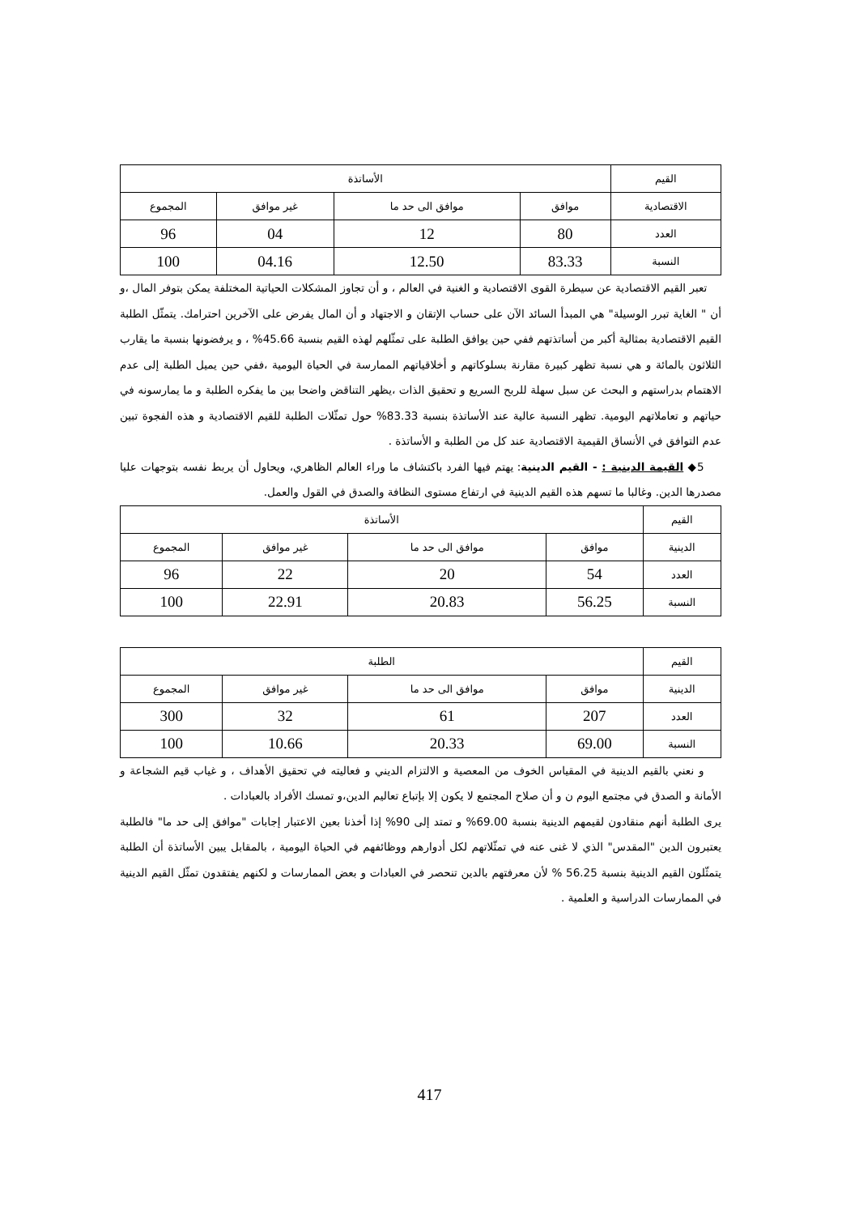| القيم | الأساتذة | | | |
| --- | --- | --- | --- | --- |
| الاقتصادية | موافق | موافق الى حد ما | غير موافق | المجموع |
| العدد | 80 | 12 | 04 | 96 |
| النسبة | 83.33 | 12.50 | 04.16 | 100 |
تعبر القيم الاقتصادية عن سيطرة القوى الاقتصادية و الغنية في العالم ، و أن تجاوز المشكلات الحياتية المختلفة يمكن بتوفر المال ،و أن " الغاية تبرر الوسيلة" هي المبدأ السائد الآن على حساب الإتقان و الاجتهاد و أن المال يفرض على الآخرين احترامك. يتمثّل الطلبة القيم الاقتصادية بمثالية أكبر من أساتذتهم ففي حين يوافق الطلبة على تمثّلهم لهذه القيم بنسبة 45.66% ، و يرفضونها بنسبة ما يقارب الثلاثون بالمائة و هي نسبة تظهر كبيرة مقارنة بسلوكاتهم و أخلاقياتهم الممارسة في الحياة اليومية ،ففي حين يميل الطلبة إلى عدم الاهتمام بدراستهم و البحث عن سبل سهلة للربح السريع و تحقيق الذات ،يظهر التناقض واضحا بين ما يفكره الطلبة و ما يمارسونه في حياتهم و تعاملاتهم اليومية. تظهر النسبة عالية عند الأساتذة بنسبة 83.33% حول تمثّلات الطلبة للقيم الاقتصادية و هذه الفجوة تبين عدم التوافق في الأنساق القيمية الاقتصادية عند كل من الطلبة و الأساتذة .
5◆ القيمة الدينية : - القيم الدينية: يهتم فيها الفرد باكتشاف ما وراء العالم الظاهري، ويحاول أن يربط نفسه بتوجهات عليا مصدرها الدين. وغالبا ما تسهم هذه القيم الدينية في ارتفاع مستوى النظافة والصدق في القول والعمل.
| القيم | الأساتذة | | | |
| --- | --- | --- | --- | --- |
| الدينية | موافق | موافق الى حد ما | غير موافق | المجموع |
| العدد | 54 | 20 | 22 | 96 |
| النسبة | 56.25 | 20.83 | 22.91 | 100 |
| القيم | الطلبة | | | |
| --- | --- | --- | --- | --- |
| الدينية | موافق | موافق الى حد ما | غير موافق | المجموع |
| العدد | 207 | 61 | 32 | 300 |
| النسبة | 69.00 | 20.33 | 10.66 | 100 |
و نعني بالقيم الدينية في المقياس الخوف من المعصية و الالتزام الديني و فعاليته في تحقيق الأهداف ، و غياب قيم الشجاعة و الأمانة و الصدق في مجتمع اليوم ن و أن صلاح المجتمع لا يكون إلا بإتباع تعاليم الدين،و تمسك الأفراد بالعبادات .
يرى الطلبة أنهم منقادون لقيمهم الدينية بنسبة 69.00% و تمتد إلى 90% إذا أخذنا بعين الاعتبار إجابات "موافق إلى حد ما" فالطلبة يعتبرون الدين "المقدس" الذي لا غنى عنه في تمثّلاتهم لكل أدوارهم ووظائفهم في الحياة اليومية ، بالمقابل يبين الأساتذة أن الطلبة يتمثّلون القيم الدينية بنسبة 56.25 % لأن معرفتهم بالدين تنحصر في العبادات و بعض الممارسات و لكنهم يفتقدون تمثّل القيم الدينية في الممارسات الدراسية و العلمية .
417